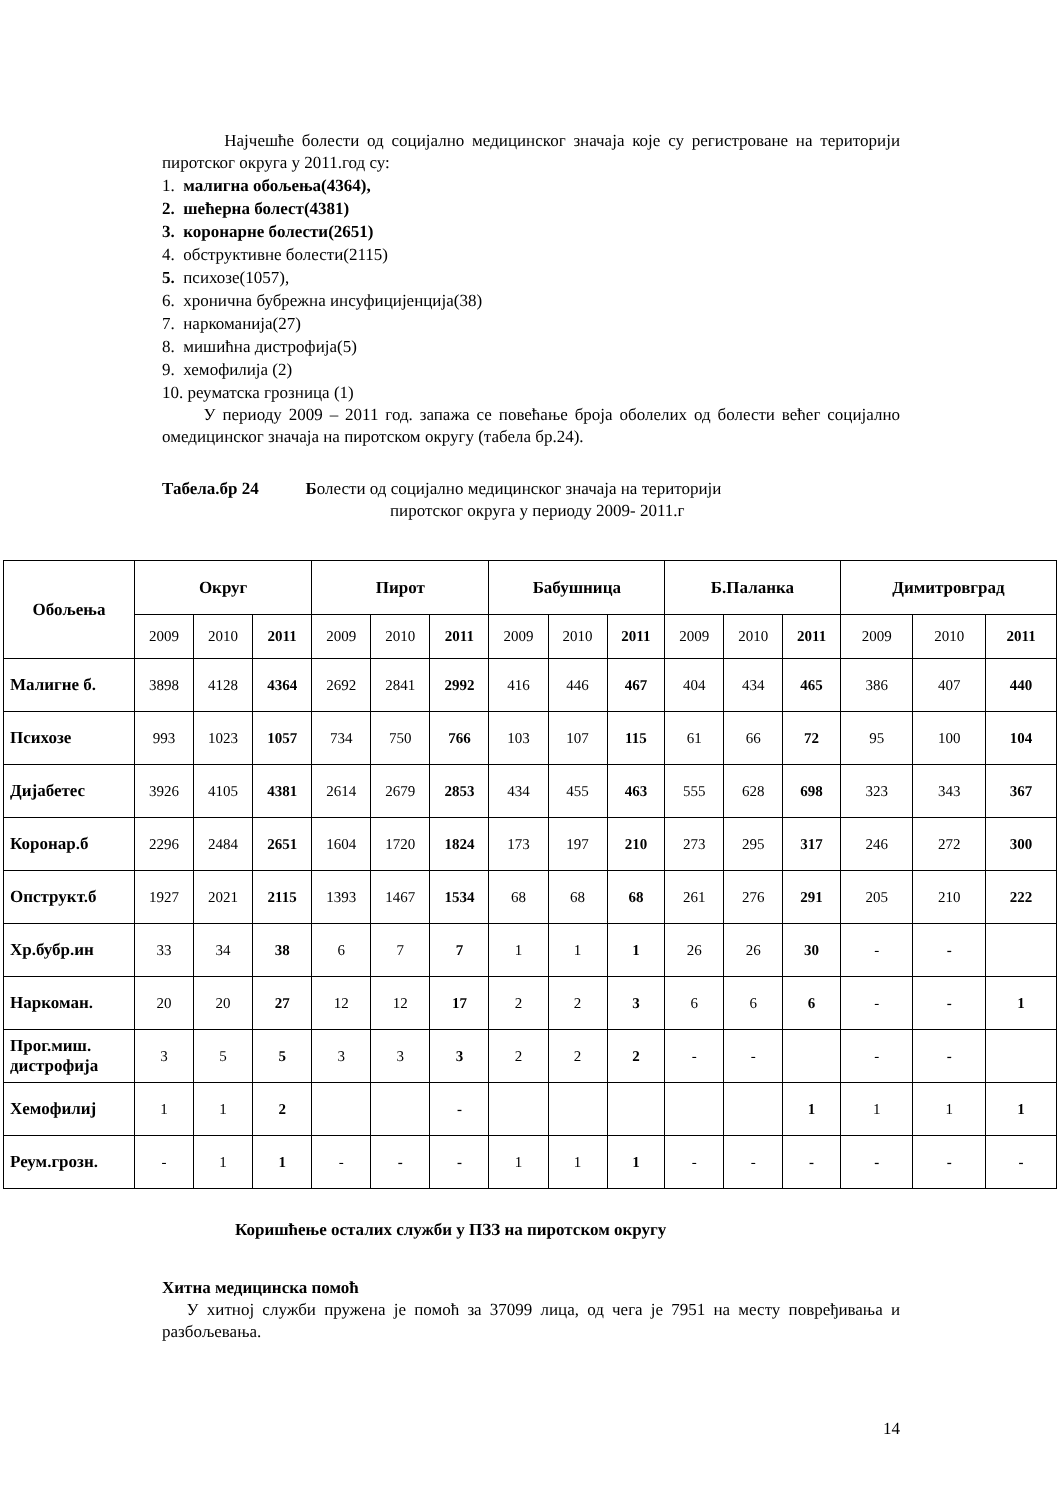Најчешће болести од социјално медицинског значаја које су регистроване на територији пиротског округа у 2011.год су:
1. малигна обољења(4364),
2. шећерна болест(4381)
3. коронарне болести(2651)
4. обструктивне болести(2115)
5. психозе(1057),
6. хронична бубрежна инсуфицијенција(38)
7. наркоманија(27)
8. мишићна дистрофија(5)
9. хемофилија (2)
10. реуматска грозница (1)
У периоду 2009 – 2011 год. запажа се повећање броја оболелих од болести већег социјално омедицинског значаја на пиротском округу (табела бр.24).
Табела.бр 24 Болести од социјално медицинског значаја на територији
пиротског округа у периоду 2009- 2011.г
| Обољења | Округ | | | Пирот | | | Бабушница | | | Б.Паланка | | | Димитровград | | |
| --- | --- | --- | --- | --- | --- | --- | --- | --- | --- | --- | --- | --- | --- | --- | --- |
| | 2009 | 2010 | 2011 | 2009 | 2010 | 2011 | 2009 | 2010 | 2011 | 2009 | 2010 | 2011 | 2009 | 2010 | 2011 |
| Малигне б. | 3898 | 4128 | 4364 | 2692 | 2841 | 2992 | 416 | 446 | 467 | 404 | 434 | 465 | 386 | 407 | 440 |
| Психозе | 993 | 1023 | 1057 | 734 | 750 | 766 | 103 | 107 | 115 | 61 | 66 | 72 | 95 | 100 | 104 |
| Дијабетес | 3926 | 4105 | 4381 | 2614 | 2679 | 2853 | 434 | 455 | 463 | 555 | 628 | 698 | 323 | 343 | 367 |
| Коронар.б | 2296 | 2484 | 2651 | 1604 | 1720 | 1824 | 173 | 197 | 210 | 273 | 295 | 317 | 246 | 272 | 300 |
| Опструкт.б | 1927 | 2021 | 2115 | 1393 | 1467 | 1534 | 68 | 68 | 68 | 261 | 276 | 291 | 205 | 210 | 222 |
| Хр.бубр.ин | 33 | 34 | 38 | 6 | 7 | 7 | 1 | 1 | 1 | 26 | 26 | 30 | - | - | |
| Наркоман. | 20 | 20 | 27 | 12 | 12 | 17 | 2 | 2 | 3 | 6 | 6 | 6 | - | - | 1 |
| Прог.миш. дистрофија | 3 | 5 | 5 | 3 | 3 | 3 | 2 | 2 | 2 | - | - | | - | - | |
| Хемофилиј | 1 | 1 | 2 | | | - | | | | | | 1 | 1 | 1 | 1 |
| Реум.грозн. | - | 1 | 1 | - | - | - | 1 | 1 | 1 | - | - | - | - | - | - |
Коришћење осталих служби у ПЗЗ на пиротском округу
Хитна медицинска помоћ
У хитној служби пружена је помоћ за 37099 лица, од чега је 7951 на месту повређивања и разбољевања.
14